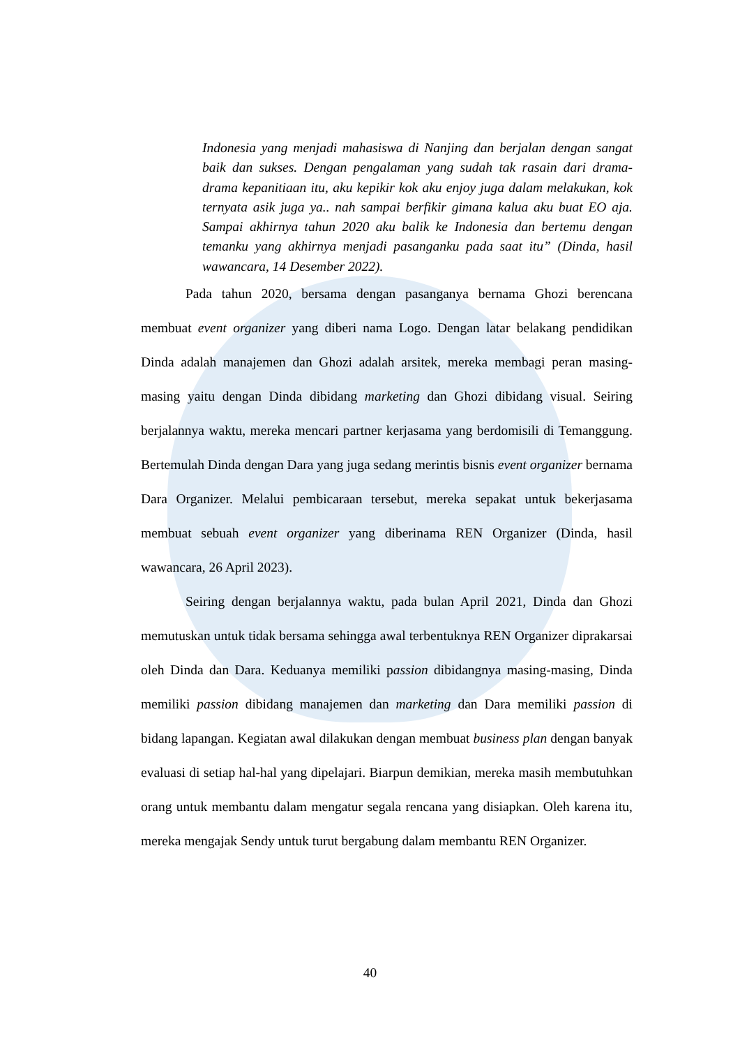Indonesia yang menjadi mahasiswa di Nanjing dan berjalan dengan sangat baik dan sukses. Dengan pengalaman yang sudah tak rasain dari drama-drama kepanitiaan itu, aku kepikir kok aku enjoy juga dalam melakukan, kok ternyata asik juga ya.. nah sampai berfikir gimana kalua aku buat EO aja. Sampai akhirnya tahun 2020 aku balik ke Indonesia dan bertemu dengan temanku yang akhirnya menjadi pasanganku pada saat itu” (Dinda, hasil wawancara, 14 Desember 2022).
Pada tahun 2020, bersama dengan pasanganya bernama Ghozi berencana membuat event organizer yang diberi nama Logo. Dengan latar belakang pendidikan Dinda adalah manajemen dan Ghozi adalah arsitek, mereka membagi peran masing-masing yaitu dengan Dinda dibidang marketing dan Ghozi dibidang visual. Seiring berjalannya waktu, mereka mencari partner kerjasama yang berdomisili di Temanggung. Bertemulah Dinda dengan Dara yang juga sedang merintis bisnis event organizer bernama Dara Organizer. Melalui pembicaraan tersebut, mereka sepakat untuk bekerjasama membuat sebuah event organizer yang diberinama REN Organizer (Dinda, hasil wawancara, 26 April 2023).
Seiring dengan berjalannya waktu, pada bulan April 2021, Dinda dan Ghozi memutuskan untuk tidak bersama sehingga awal terbentuknya REN Organizer diprakarsai oleh Dinda dan Dara. Keduanya memiliki passion dibidangnya masing-masing, Dinda memiliki passion dibidang manajemen dan marketing dan Dara memiliki passion di bidang lapangan. Kegiatan awal dilakukan dengan membuat business plan dengan banyak evaluasi di setiap hal-hal yang dipelajari. Biarpun demikian, mereka masih membutuhkan orang untuk membantu dalam mengatur segala rencana yang disiapkan. Oleh karena itu, mereka mengajak Sendy untuk turut bergabung dalam membantu REN Organizer.
40